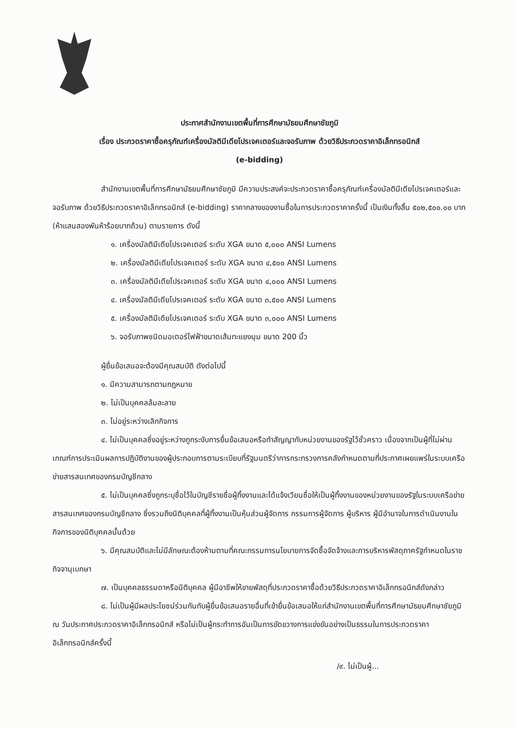ประกาศสำนักงานเขตพื้นที่การศึกษามัธยมศึกษาชัยภูมิ
เรื่อง ประกวดราคาซื้อครุภัณฑ์เครื่องมัลติมีเดียโปรเจคเตอร์และจอรับภาพ ด้วยวิธีประกวดราคาอิเล็กทรอนิกส์
(e-bidding)
สำนักงานเขตพื้นที่การศึกษามัธยมศึกษาชัยภูมิ มีความประสงค์จะประกวดราคาซื้อครุภัณฑ์เครื่องมัลติมีเดียโปรเจคเตอร์และจอรับภาพ ด้วยวิธีประกวดราคาอิเล็กทรอนิกส์ (e-bidding) ราคากลางของงานซื้อในการประกวดราคาครั้งนี้ เป็นเงินทั้งสิ้น ๕๐๒,๕๐๐.๐๐ บาท (ห้าแสนสองพันห้าร้อยบาทถ้วน) ตามรายการ ดังนี้
๑. เครื่องมัลติมีเดียโปรเจคเตอร์ ระดับ XGA ขนาด ๕,๐๐๐ ANSI Lumens
๒. เครื่องมัลติมีเดียโปรเจคเตอร์ ระดับ XGA ขนาด ๔,๕๐๐ ANSI Lumens
๓. เครื่องมัลติมีเดียโปรเจคเตอร์ ระดับ XGA ขนาด ๔,๐๐๐ ANSI Lumens
๔. เครื่องมัลติมีเดียโปรเจคเตอร์ ระดับ XGA ขนาด ๓,๕๐๐ ANSI Lumens
๕. เครื่องมัลติมีเดียโปรเจคเตอร์ ระดับ XGA ขนาด ๓,๐๐๐ ANSI Lumens
๖. จอรับภาพชนิดมอเตอร์ไฟฟ้าขนาดเส้นทะแยงมุม ขนาด 200 นิ้ว
ผู้ยื่นข้อเสนอจะต้องมีคุณสมบัติ ดังต่อไปนี้
๑. มีความสามารถตามกฎหมาย
๒. ไม่เป็นบุคคลล้มละลาย
๓. ไม่อยู่ระหว่างเลิกกิจการ
๔. ไม่เป็นบุคคลซึ่งอยู่ระหว่างถูกระงับการยื่นข้อเสนอหรือทำสัญญากับหน่วยงานของรัฐไว้ชั่วคราว เนื่องจากเป็นผู้ที่ไม่ผ่านเกณฑ์การประเมินผลการปฏิบัติงานของผู้ประกอบการตามระเบียบที่รัฐมนตรีว่าการกระทรวงการคลังกำหนดตามที่ประกาศเผยแพร่ในระบบเครือข่ายสารสนเทศของกรมบัญชีกลาง
๕. ไม่เป็นบุคคลซึ่งถูกระบุชื่อไว้ในบัญชีรายชื่อผู้ทิ้งงานและได้แจ้งเวียนชื่อให้เป็นผู้ทิ้งงานของหน่วยงานของรัฐในระบบเครือข่ายสารสนเทศของกรมบัญชีกลาง ซึ่งรวมถึงนิติบุคคลที่ผู้ทิ้งงานเป็นหุ้นส่วนผู้จัดการ กรรมการผู้จัดการ ผู้บริหาร ผู้มีอำนาจในการดำเนินงานในกิจการของนิติบุคคลนั้นด้วย
๖. มีคุณสมบัติและไม่มีลักษณะต้องห้ามตามที่คณะกรรมการนโยบายการจัดซื้อจัดจ้างและการบริหารพัสดุภาครัฐกำหนดในราชกิจจานุเบกษา
๗. เป็นบุคคลธรรมดาหรือนิติบุคคล ผู้มีอาชีพให้ขายพัสดุที่ประกวดราคาซื้อด้วยวิธีประกวดราคาอิเล็กทรอนิกส์ดังกล่าว
๘. ไม่เป็นผู้มีผลประโยชน์ร่วมกันกับผู้ยื่นข้อเสนอรายอื่นที่เข้ายื่นข้อเสนอให้แก่สำนักงานเขตพื้นที่การศึกษามัธยมศึกษาชัยภูมิ ณ วันประกาศประกวดราคาอิเล็กทรอนิกส์ หรือไม่เป็นผู้กระทำการอันเป็นการขัดขวางการแข่งขันอย่างเป็นธรรมในการประกวดราคาอิเล็กทรอนิกส์ครั้งนี้
/๙. ไม่เป็นผู้...